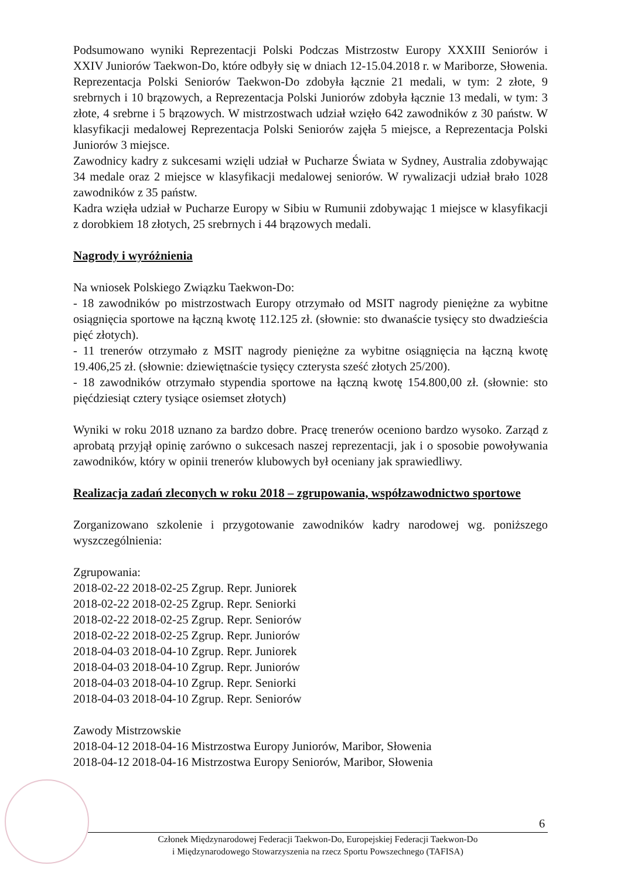Podsumowano wyniki Reprezentacji Polski Podczas Mistrzostw Europy XXXIII Seniorów i XXIV Juniorów Taekwon-Do, które odbyły się w dniach 12-15.04.2018 r. w Mariborze, Słowenia. Reprezentacja Polski Seniorów Taekwon-Do zdobyła łącznie 21 medali, w tym: 2 złote, 9 srebrnych i 10 brązowych, a Reprezentacja Polski Juniorów zdobyła łącznie 13 medali, w tym: 3 złote, 4 srebrne i 5 brązowych. W mistrzostwach udział wzięło 642 zawodników z 30 państw. W klasyfikacji medalowej Reprezentacja Polski Seniorów zajęła 5 miejsce, a Reprezentacja Polski Juniorów 3 miejsce.
Zawodnicy kadry z sukcesami wzięli udział w Pucharze Świata w Sydney, Australia zdobywając 34 medale oraz 2 miejsce w klasyfikacji medalowej seniorów. W rywalizacji udział brało 1028 zawodników z 35 państw.
Kadra wzięła udział w Pucharze Europy w Sibiu w Rumunii zdobywając 1 miejsce w klasyfikacji z dorobkiem 18 złotych, 25 srebrnych i 44 brązowych medali.
Nagrody i wyróżnienia
Na wniosek Polskiego Związku Taekwon-Do:
- 18 zawodników po mistrzostwach Europy otrzymało od MSIT nagrody pieniężne za wybitne osiągnięcia sportowe na łączną kwotę 112.125 zł. (słownie: sto dwanaście tysięcy sto dwadzieścia pięć złotych).
- 11 trenerów otrzymało z MSIT nagrody pieniężne za wybitne osiągnięcia na łączną kwotę 19.406,25 zł. (słownie: dziewiętnaście tysięcy czterysta sześć złotych 25/200).
- 18 zawodników otrzymało stypendia sportowe na łączną kwotę 154.800,00 zł. (słownie: sto pięćdziesiąt cztery tysiące osiemset złotych)
Wyniki w roku 2018 uznano za bardzo dobre. Pracę trenerów oceniono bardzo wysoko. Zarząd z aprobatą przyjął opinię zarówno o sukcesach naszej reprezentacji, jak i o sposobie powoływania zawodników, który w opinii trenerów klubowych był oceniany jak sprawiedliwy.
Realizacja zadań zleconych w roku 2018 – zgrupowania, współzawodnictwo sportowe
Zorganizowano szkolenie i przygotowanie zawodników kadry narodowej wg. poniższego wyszczególnienia:
Zgrupowania:
2018-02-22 2018-02-25 Zgrup. Repr. Juniorek
2018-02-22 2018-02-25 Zgrup. Repr. Seniorki
2018-02-22 2018-02-25 Zgrup. Repr. Seniorów
2018-02-22 2018-02-25 Zgrup. Repr. Juniorów
2018-04-03 2018-04-10 Zgrup. Repr. Juniorek
2018-04-03 2018-04-10 Zgrup. Repr. Juniorów
2018-04-03 2018-04-10 Zgrup. Repr. Seniorki
2018-04-03 2018-04-10 Zgrup. Repr. Seniorów
Zawody Mistrzowskie
2018-04-12 2018-04-16 Mistrzostwa Europy Juniorów, Maribor, Słowenia
2018-04-12 2018-04-16 Mistrzostwa Europy Seniorów, Maribor, Słowenia
6
Członek Międzynarodowej Federacji Taekwon-Do, Europejskiej Federacji Taekwon-Do
i Międzynarodowego Stowarzyszenia na rzecz Sportu Powszechnego (TAFISA)